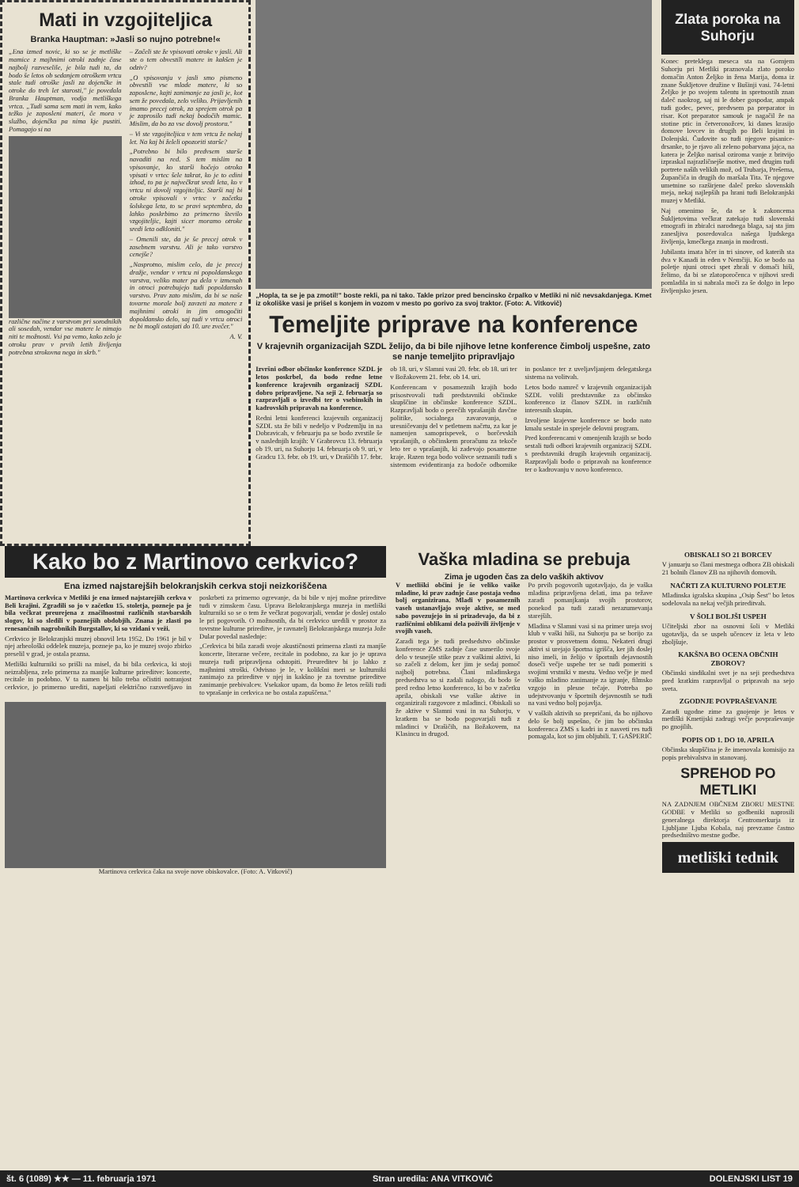Mati in vzgojiteljica
Branka Hauptman: »Jasli so nujno potrebne!«
„Ena izmed novic, ki so se je metliške mamice z majhnimi otroki zadnje čase najbolj razveselile, je bila tudi ta, da bodo še letos ob sedanjem otroškem vrtcu stale tudi otroške jasli za dojenčke in otroke do treh let starosti," je povedala Branka Hauptman, vodja metliškega vrtca. „Tudi sama sem mati in vem, kako težko je zaposleni materi, če mora v službo, dojenčka pa nima kje pustiti. Pomagajo si na
različne načine z varstvom pri sorodnikih ali sosedah, vendar vse matere le nimajo niti te možnosti. Vsi pa vemo, kako zelo je otroku prav v prvih letih življenja potrebna strokovna nega in skrb."
– Začeli ste že vpisovati otroke v jasli. Ali ste o tem obvestili matere in kakšen je odziv?
„O vpisovanju v jasli smo pismeno obvestili vse mlade matere, ki so zaposlene, kajti zanimanje za jasli je, kot sem že povedala, zelo veliko. Prijavljenih imamo precej otrok, za sprejem otrok pa je zaprosilo tudi nekaj bodočih mamic. Mislim, da bo za vse dovolj prostora."
– Vi ste vzgojiteljica v tem vrtcu že nekaj let. Na kaj bi želeli opozoriti starše?
„Potrebno bi bilo predvsem starše navaditi na red. S tem mislim na vpisovanje, ko starši hočejo otroka vpisati v vrtec šele takrat, ko je to edini izhod, to pa je največkrat sredi leta, ko v vrtcu ni dovolj vzgojiteljic. Starši naj bi otroke vpisovali v vrtec v začetku šolskega leta, to se pravi septembra, da lahko poskrbimo za primerno število vzgojiteljic, kajti sicer moramo otroke sredi leta odkloniti."
– Omenili ste, da je še precej otrok v zasebnem varstvu. Ali je tako varstvo cenejše?
„Nasprotno, mislim celo, da je precej dražje, vendar v vrtcu ni popoldanskega varstva, veliko mater pa dela v izmenah in otroci potrebujejo tudi popoldansko varstvo. Prav zato mislim, da bi se naše tovarne morale bolj zavzeti za matere z majhnimi otroki in jim omogočiti dopoldansko delo, saj tudi v vrtcu otroci ne bi mogli ostajati do 10. ure zvečer."
A. V.
„Hopla, ta se je pa zmotil!" boste rekli, pa ni tako. Takle prizor pred bencinsko črpalko v Metliki ni nič nevsakdanjega. Kmet iz okoliške vasi je prišel s konjem in vozom v mesto po gorivo za svoj traktor. (Foto: A. Vitkovič)
Temeljite priprave na konference
V krajevnih organizacijah SZDL želijo, da bi bile njihove letne konference čimbolj uspešne, zato se nanje temeljito pripravljajo
Izvršni odbor občinske konference SZDL je letos poskrbel, da bodo redne letne konference krajevnih organizacij SZDL dobro pripravljene. Na seji 2. februarja so razpravljali o izvedbi ter o vsebinskih in kadrovskih pripravah na konference.
Redni letni konferenci krajevnih organizacij SZDL sta že bili v nedeljo v Podzemlju in na Dobravicah, v februarju pa se bodo zvrstile še v naslednjih krajih: V Grabrovcu 13. februarja ob 19. uri, na Suhorju 14. februarja ob 9. uri, v Gradcu 13. febr. ob 19. uri, v Drašičih 17. febr. ob 18. uri, v Slamni vasi 20. febr. ob 18. uri ter v Božakovem 21. febr. ob 14. uri.
Konferencam v posameznih krajih bodo prisostvovali tudi predstavniki občinske skupščine in občinske konference SZDL. Razpravljali bodo o perečih vprašanjih davčne politike, socialnega zavarovanja, o uresničevanju del v petletnem načrtu, za kar je namenjen samoprispevek, o borčevskih vprašanjih, o občinskem proračunu za tekoče leto ter o vprašanjih, ki zadevajo posamezne kraje. Razen tega bodo volivce seznanili tudi s sistemom evidentiranja za bodoče odbornike in poslance ter z uveljavljanjem delegatskega sistema na volitvah.
Letos bodo namreč v krajevnih organizacijah SZDL volili predstavnike za občinsko konferenco iz članov SZDL in različnih interesnih skupin.
Izvoljene krajevne konference se bodo nato kmalu sestale in sprejele delovni program.
Pred konferencami v omenjenih krajih se bodo sestali tudi odbori krajevnih organizacij SZDL s predstavniki drugih krajevnih organizacij. Razpravljali bodo o pripravah na konference ter o kadrovanju v novo konferenco.
Zlata poroka na Suhorju
Konec preteklega meseca sta na Gornjem Suhorju pri Metliki praznovala zlato poroko domačin Anton Željko in žena Marija, doma iz znane Šukljetove družine v Bušinji vasi. 74-letni Željko je po svojem talentu in spretnostih znan daleč naokrog, saj ni le dober gospodar, ampak tudi godec, pevec, predvsem pa preparator in risar. Kot preparator samouk je nagačil že na stotine ptic in četveronožcev, ki danes krasijo domove lovcev in drugih po Beli krajini in Dolenjski. Čudovite so tudi njegove pisanice-drsanke, to je rjavo ali zeleno pobarvana jajca, na katera je Željko narisal oziroma vanje z britvijo izpraskal najrazličnejše motive, med drugim tudi portrete naših velikih mož, od Trubarja, Prešerna, Župančiča in drugih do maršala Tita. Te njegove umetnine so razširjene daleč preko slovenskih meja, nekaj najlepših pa hrani tudi Belokranjski muzej v Metliki.
Naj omenimo še, da se k zakoncema Šukljetovima večkrat zatekajo tudi slovenski etnografi in zbiralci narodnega blaga, saj sta jim zanesljiva posredovalca našega ljudskega življenja, kmečkega znanja in modrosti.
Jubilanta imata hčer in tri sinove, od katerih sta dva v Kanadi in eden v Nemčiji. Ko se bodo na poletje njuni otroci spet zbrali v domači hiši, želimo, da bi se zlatoporočenca v njihovi sredi pomladila in si nabrala moči za še dolgo in lepo življenjsko jesen.
Kako bo z Martinovo cerkvico?
Ena izmed najstarejših belokranjskih cerkva stoji neizkoriščena
Martinova cerkvica v Metliki je ena izmed najstarejših cerkva v Beli krajini. Zgradili so jo v začetku 15. stoletja, pozneje pa je bila večkrat preurejena z značilnostmi različnih stavbarskih slogov, ki so sledili v poznejših obdobjih. Znana je zlasti po renesančnih nagrobnikih Burgstallov, ki so vzidani v veži.
Cerkvico je Belokranjski muzej obnovil leta 1952. Do 1961 je bil v njej arheološki oddelek muzeja, pozneje pa, ko je muzej svojo zbirko preselil v grad, je ostala prazna.
Metliški kulturniki so prišli na misel, da bi bila cerkvica, ki stoji neizrabljena, zelo primerna za manjše kulturne prireditve: koncerte, recitale in podobno. V ta namen bi bilo treba očistiti notranjost cerkvice, jo primerno urediti, napeljati električno razsvetljavo in poskrbeti za primerno ogrevanje, da bi bile v njej možne prireditve tudi v zimskem času. Uprava Belokranjskega muzeja in metliški kulturniki so se o tem že večkrat pogovarjali, vendar je doslej ostalo le pri pogovorih. O možnostih, da bi cerkvico uredili v prostor za tovrstne kulturne prireditve, je ravnatelj Belokranjskega muzeja Jože Dular povedal naslednje:
„Cerkvica bi bila zaradi svoje akustičnosti primerna zlasti za manjše koncerte, literarne večere, recitale in podobno, za kar jo je uprava muzeja tudi pripravljena odstopiti. Preureditev bi jo lahko z majhnimi stroški. Odvisno je le, v kolikšni meri se kulturniki zanimajo za prireditve v njej in kakšno je za tovrstne prireditve zanimanje prebivalcev. Vsekakor upam, da bomo že letos rešili tudi to vprašanje in cerkvica ne bo ostala zapuščena."
Martinova cerkvica čaka na svoje nove obiskovalce. (Foto: A. Vitkovič)
Vaška mladina se prebuja
Zima je ugoden čas za delo vaških aktivov
V metliški občini je še veliko vaške mladine, ki prav zadnje čase postaja vedno bolj organizirana. Mladi v posameznih vaseh ustanavljajo svoje aktive, se med sabo povezujejo in si prizadevajo, da bi z različnimi oblikami dela poživili življenje v svojih vaseh.
Zaradi tega je tudi predsedstvo občinske konference ZMS zadnje čase usmerilo svoje delo v tesnejše stike prav z vaškimi aktivi, ki so začeli z delom, ker jim je sedaj pomoč najbolj potrebna. Člani mladinskega predsedstva so si zadali nalogo, da bodo še pred redno letno konferenco, ki bo v začetku aprila, obiskali vse vaške aktive in organizirali razgovore z mladinci. Obiskali so že aktive v Slamni vasi in na Suhorju, v kratkem ba se bodo pogovarjali tudi z mladinci v Drašičih, na Božakovem, na Klasincu in drugod.
Po prvih pogovorih ugotavljajo, da je vaška mladina pripravljena delati, ima pa težave zaradi pomanjkanja svojih prostorov, ponekod pa tudi zaradi nerazumevanja starejših.
Mladina v Slamni vasi si na primer ureja svoj klub v vaški hiši, na Suhorju pa se borijo za prostor v prosvetnem domu. Nekateri drugi aktivi si urejajo športna igrišča, ker jih doslej niso imeli, in želijo v športnih dejavnostih doseči večje uspehe ter se tudi pomeriti s svojimi vrstniki v mestu. Vedno večje je med vaško mladino zanimanje za igranje, filmsko vzgojo in plesne tečaje. Potreba po udejstvovanju v športnih dejavnostih se tudi na vasi vedno bolj pojavlja.
V vaških aktivih so prepričani, da bo njihovo delo še bolj uspešno, če jim bo občinska konferenca ZMS s kadri in z nasveti res tudi pomagala, kot so jim obljubili. T. GAŠPERIČ
OBISKALI SO 21 BORCEV
V januarju so člani mestnega odbora ZB obiskali 21 bolnih članov ZB na njihovih domovih.
NAČRTI ZA KULTURNO POLETJE
Mladinska igralska skupina „Osip Šest" bo letos sodelovala na nekaj večjih prireditvah.
V ŠOLI BOLJŠI USPEH
Učiteljski zbor na osnovni šoli v Metliki ugotavlja, da se uspeh učencev iz leta v leto zboljšuje.
KAKŠNA BO OCENA OBČNIH ZBOROV?
Občinski sindikalni svet je na seji predsedstva pred kratkim razpravljal o pripravah na sejo sveta.
ZGODNJE POVPRAŠEVANJE
Zaradi ugodne zime za gnojenje je letos v metliški Kmetijski zadrugi večje povpraševanje po gnojilih.
POPIS OD 1. DO 10. APRILA
Občinska skupščina je že imenovala komisijo za popis prebivalstva in stanovanj.
SPREHOD PO METLIKI
NA ZADNJEM OBČNEM ZBORU MESTNE GODBE v Metliki so godbeniki naprosili generalnega direktorja Centromerkurja iz Ljubljane Ljuba Kobala, naj prevzame častno predsedništvo mestne godbe.
metliški tednik
št. 6 (1089) ★★ — 11. februarja 1971 Stran uredila: ANA VITKOVIČ DOLENJSKI LIST 19